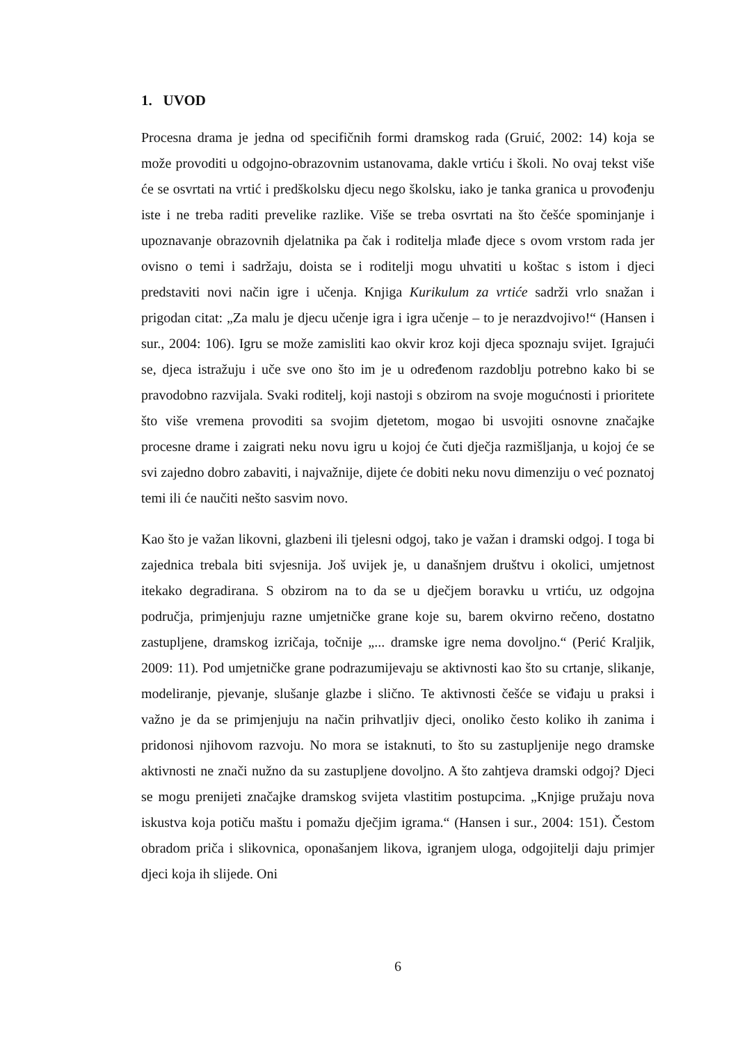1. UVOD
Procesna drama je jedna od specifičnih formi dramskog rada (Gruić, 2002: 14) koja se može provoditi u odgojno-obrazovnim ustanovama, dakle vrtiću i školi. No ovaj tekst više će se osvrtati na vrtić i predškolsku djecu nego školsku, iako je tanka granica u provođenju iste i ne treba raditi prevelike razlike. Više se treba osvrtati na što češće spominjanje i upoznavanje obrazovnih djelatnika pa čak i roditelja mlađe djece s ovom vrstom rada jer ovisno o temi i sadržaju, doista se i roditelji mogu uhvatiti u koštac s istom i djeci predstaviti novi način igre i učenja. Knjiga Kurikulum za vrtiće sadrži vrlo snažan i prigodan citat: „Za malu je djecu učenje igra i igra učenje – to je nerazdvojivo!“ (Hansen i sur., 2004: 106). Igru se može zamisliti kao okvir kroz koji djeca spoznaju svijet. Igrajući se, djeca istražuju i uče sve ono što im je u određenom razdoblju potrebno kako bi se pravodobno razvijala. Svaki roditelj, koji nastoji s obzirom na svoje mogućnosti i prioritete što više vremena provoditi sa svojim djetetom, mogao bi usvojiti osnovne značajke procesne drame i zaigrati neku novu igru u kojoj će čuti dječja razmišljanja, u kojoj će se svi zajedno dobro zabaviti, i najvažnije, dijete će dobiti neku novu dimenziju o već poznatoj temi ili će naučiti nešto sasvim novo.
Kao što je važan likovni, glazbeni ili tjelesni odgoj, tako je važan i dramski odgoj. I toga bi zajednica trebala biti svjesnija. Još uvijek je, u današnjem društvu i okolici, umjetnost itekako degradirana. S obzirom na to da se u dječjem boravku u vrtiću, uz odgojna područja, primjenjuju razne umjetničke grane koje su, barem okvirno rečeno, dostatno zastupljene, dramskog izričaja, točnije „... dramske igre nema dovoljno.“ (Perić Kraljik, 2009: 11). Pod umjetničke grane podrazumijevaju se aktivnosti kao što su crtanje, slikanje, modeliranje, pjevanje, slušanje glazbe i slično. Te aktivnosti češće se viđaju u praksi i važno je da se primjenjuju na način prihvatljiv djeci, onoliko često koliko ih zanima i pridonosi njihovom razvoju. No mora se istaknuti, to što su zastupljenije nego dramske aktivnosti ne znači nužno da su zastupljene dovoljno. A što zahtjeva dramski odgoj? Djeci se mogu prenijeti značajke dramskog svijeta vlastitim postupcima. „Knjige pružaju nova iskustva koja potiču maštu i pomažu dječjim igrama.“ (Hansen i sur., 2004: 151). Čestom obradom priča i slikovnica, oponašanjem likova, igranjem uloga, odgojitelji daju primjer djeci koja ih slijede. Oni
6